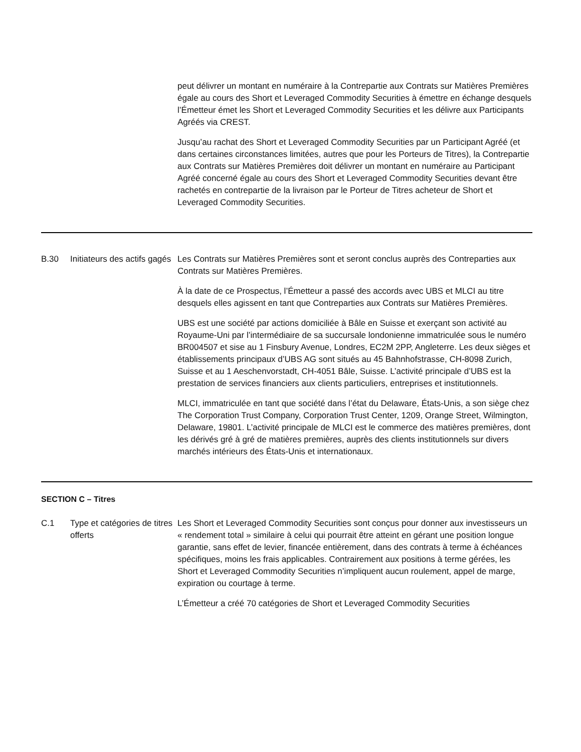| | | peut délivrer un montant en numéraire à la Contrepartie aux Contrats sur Matières Premières égale au cours des Short et Leveraged Commodity Securities à émettre en échange desquels l’Émetteur émet les Short et Leveraged Commodity Securities et les délivre aux Participants Agréés via CREST. Jusqu’au rachat des Short et Leveraged Commodity Securities par un Participant Agréé (et dans certaines circonstances limitées, autres que pour les Porteurs de Titres), la Contrepartie aux Contrats sur Matières Premières doit délivrer un montant en numéraire au Participant Agréé concerné égale au cours des Short et Leveraged Commodity Securities devant être rachetés en contrepartie de la livraison par le Porteur de Titres acheteur de Short et Leveraged Commodity Securities. |
| B.30 | Initiateurs des actifs gagés | Les Contrats sur Matières Premières sont et seront conclus auprès des Contreparties aux Contrats sur Matières Premières. À la date de ce Prospectus, l’Émetteur a passé des accords avec UBS et MLCI au titre desquels elles agissent en tant que Contreparties aux Contrats sur Matières Premières. UBS est une société par actions domiciliée à Bâle en Suisse et exerçant son activité au Royaume-Uni par l’intermédiaire de sa succursale londonienne immatriculée sous le numéro BR004507 et sise au 1 Finsbury Avenue, Londres, EC2M 2PP, Angleterre. Les deux sièges et établissements principaux d’UBS AG sont situés au 45 Bahnhofstrasse, CH-8098 Zurich, Suisse et au 1 Aeschenvorstadt, CH-4051 Bâle, Suisse. L’activité principale d’UBS est la prestation de services financiers aux clients particuliers, entreprises et institutionnels. MLCI, immatriculée en tant que société dans l’état du Delaware, États-Unis, a son siège chez The Corporation Trust Company, Corporation Trust Center, 1209, Orange Street, Wilmington, Delaware, 19801. L’activité principale de MLCI est le commerce des matières premières, dont les dérivés gré à gré de matières premières, auprès des clients institutionnels sur divers marchés intérieurs des États-Unis et internationaux. |
| SECTION C – Titres | | |
| C.1 | Type et catégories de titres offerts | Les Short et Leveraged Commodity Securities sont conçus pour donner aux investisseurs un « rendement total » similaire à celui qui pourrait être atteint en gérant une position longue garantie, sans effet de levier, financée entièrement, dans des contrats à terme à échéances spécifiques, moins les frais applicables. Contrairement aux positions à terme gérées, les Short et Leveraged Commodity Securities n’impliquent aucun roulement, appel de marge, expiration ou courtage à terme. L’Émetteur a créé 70 catégories de Short et Leveraged Commodity Securities |